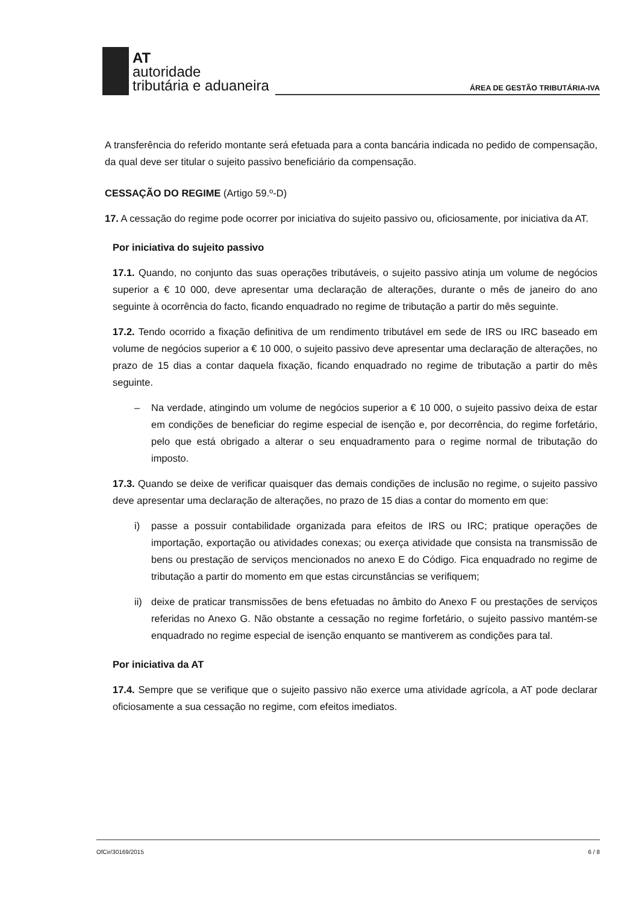AT
autoridade
tributária e aduaneira
ÁREA DE GESTÃO TRIBUTÁRIA-IVA
A transferência do referido montante será efetuada para a conta bancária indicada no pedido de compensação, da qual deve ser titular o sujeito passivo beneficiário da compensação.
CESSAÇÃO DO REGIME (Artigo 59.º-D)
17. A cessação do regime pode ocorrer por iniciativa do sujeito passivo ou, oficiosamente, por iniciativa da AT.
Por iniciativa do sujeito passivo
17.1. Quando, no conjunto das suas operações tributáveis, o sujeito passivo atinja um volume de negócios superior a € 10 000, deve apresentar uma declaração de alterações, durante o mês de janeiro do ano seguinte à ocorrência do facto, ficando enquadrado no regime de tributação a partir do mês seguinte.
17.2. Tendo ocorrido a fixação definitiva de um rendimento tributável em sede de IRS ou IRC baseado em volume de negócios superior a € 10 000, o sujeito passivo deve apresentar uma declaração de alterações, no prazo de 15 dias a contar daquela fixação, ficando enquadrado no regime de tributação a partir do mês seguinte.
– Na verdade, atingindo um volume de negócios superior a € 10 000, o sujeito passivo deixa de estar em condições de beneficiar do regime especial de isenção e, por decorrência, do regime forfetário, pelo que está obrigado a alterar o seu enquadramento para o regime normal de tributação do imposto.
17.3. Quando se deixe de verificar quaisquer das demais condições de inclusão no regime, o sujeito passivo deve apresentar uma declaração de alterações, no prazo de 15 dias a contar do momento em que:
i) passe a possuir contabilidade organizada para efeitos de IRS ou IRC; pratique operações de importação, exportação ou atividades conexas; ou exerça atividade que consista na transmissão de bens ou prestação de serviços mencionados no anexo E do Código. Fica enquadrado no regime de tributação a partir do momento em que estas circunstâncias se verifiquem;
ii) deixe de praticar transmissões de bens efetuadas no âmbito do Anexo F ou prestações de serviços referidas no Anexo G. Não obstante a cessação no regime forfetário, o sujeito passivo mantém-se enquadrado no regime especial de isenção enquanto se mantiverem as condições para tal.
Por iniciativa da AT
17.4. Sempre que se verifique que o sujeito passivo não exerce uma atividade agrícola, a AT pode declarar oficiosamente a sua cessação no regime, com efeitos imediatos.
OfCir/30169/2015 6 / 8